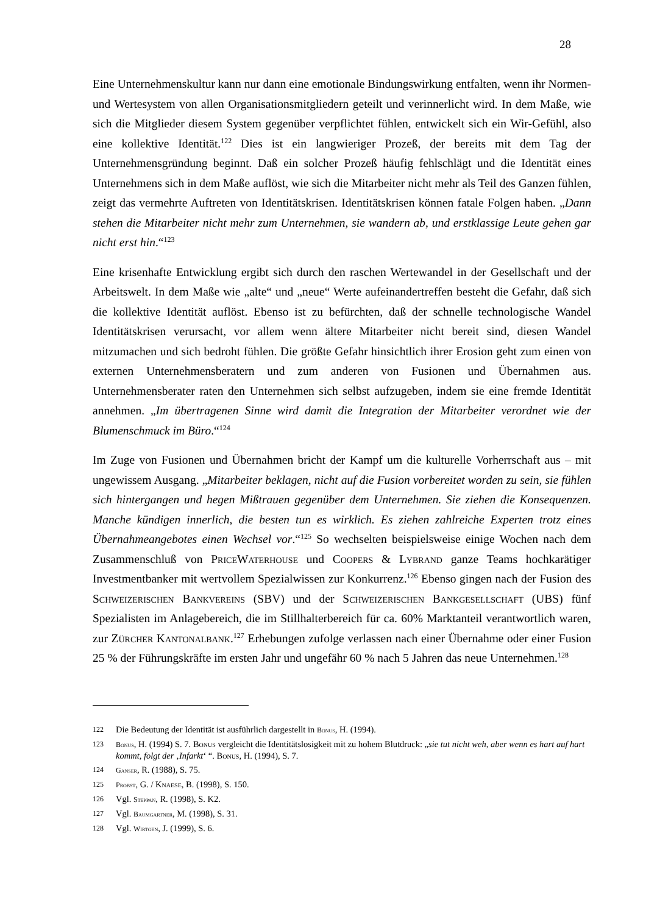28
Eine Unternehmenskultur kann nur dann eine emotionale Bindungswirkung entfalten, wenn ihr Normen- und Wertesystem von allen Organisationsmitgliedern geteilt und verinnerlicht wird. In dem Maße, wie sich die Mitglieder diesem System gegenüber verpflichtet fühlen, entwickelt sich ein Wir-Gefühl, also eine kollektive Identität.<sup>122</sup> Dies ist ein langwieriger Prozeß, der bereits mit dem Tag der Unternehmensgründung beginnt. Daß ein solcher Prozeß häufig fehlschlägt und die Identität eines Unternehmens sich in dem Maße auflöst, wie sich die Mitarbeiter nicht mehr als Teil des Ganzen fühlen, zeigt das vermehrte Auftreten von Identitätskrisen. Identitätskrisen können fatale Folgen haben. „Dann stehen die Mitarbeiter nicht mehr zum Unternehmen, sie wandern ab, und erstklassige Leute gehen gar nicht erst hin.“<sup>123</sup>
Eine krisenhafte Entwicklung ergibt sich durch den raschen Wertewandel in der Gesellschaft und der Arbeitswelt. In dem Maße wie „alte“ und „neue“ Werte aufeinandertreffen besteht die Gefahr, daß sich die kollektive Identität auflöst. Ebenso ist zu befürchten, daß der schnelle technologische Wandel Identitätskrisen verursacht, vor allem wenn ältere Mitarbeiter nicht bereit sind, diesen Wandel mitzumachen und sich bedroht fühlen. Die größte Gefahr hinsichtlich ihrer Erosion geht zum einen von externen Unternehmensberatern und zum anderen von Fusionen und Übernahmen aus. Unternehmensberater raten den Unternehmen sich selbst aufzugeben, indem sie eine fremde Identität annehmen. „Im übertragenen Sinne wird damit die Integration der Mitarbeiter verordnet wie der Blumenschmuck im Büro.“<sup>124</sup>
Im Zuge von Fusionen und Übernahmen bricht der Kampf um die kulturelle Vorherrschaft aus – mit ungewissem Ausgang. „Mitarbeiter beklagen, nicht auf die Fusion vorbereitet worden zu sein, sie fühlen sich hintergangen und hegen Mißtrauen gegenüber dem Unternehmen. Sie ziehen die Konsequenzen. Manche kündigen innerlich, die besten tun es wirklich. Es ziehen zahlreiche Experten trotz eines Übernahmeangebotes einen Wechsel vor.“<sup>125</sup> So wechselten beispielsweise einige Wochen nach dem Zusammenschluß von PriceWaterhouse und Coopers & Lybrand ganze Teams hochkarätiger Investmentbanker mit wertvollem Spezialwissen zur Konkurrenz.<sup>126</sup> Ebenso gingen nach der Fusion des Schweizerischen Bankvereins (SBV) und der Schweizerischen Bankgesellschaft (UBS) fünf Spezialisten im Anlagebereich, die im Stillhalterbereich für ca. 60% Marktanteil verantwortlich waren, zur Zürcher Kantonalbank.<sup>127</sup> Erhebungen zufolge verlassen nach einer Übernahme oder einer Fusion 25 % der Führungskräfte im ersten Jahr und ungefähr 60 % nach 5 Jahren das neue Unternehmen.<sup>128</sup>
122 Die Bedeutung der Identität ist ausführlich dargestellt in Bonus, H. (1994).
123 Bonus, H. (1994) S. 7. Bonus vergleicht die Identitätslosigkeit mit zu hohem Blutdruck: „sie tut nicht weh, aber wenn es hart auf hart kommt, folgt der ‚Infarkt‘ “. Bonus, H. (1994), S. 7.
124 Ganser, R. (1988), S. 75.
125 Probst, G. / Knaese, B. (1998), S. 150.
126 Vgl. Steppan, R. (1998), S. K2.
127 Vgl. Baumgartner, M. (1998), S. 31.
128 Vgl. Wirtgen, J. (1999), S. 6.